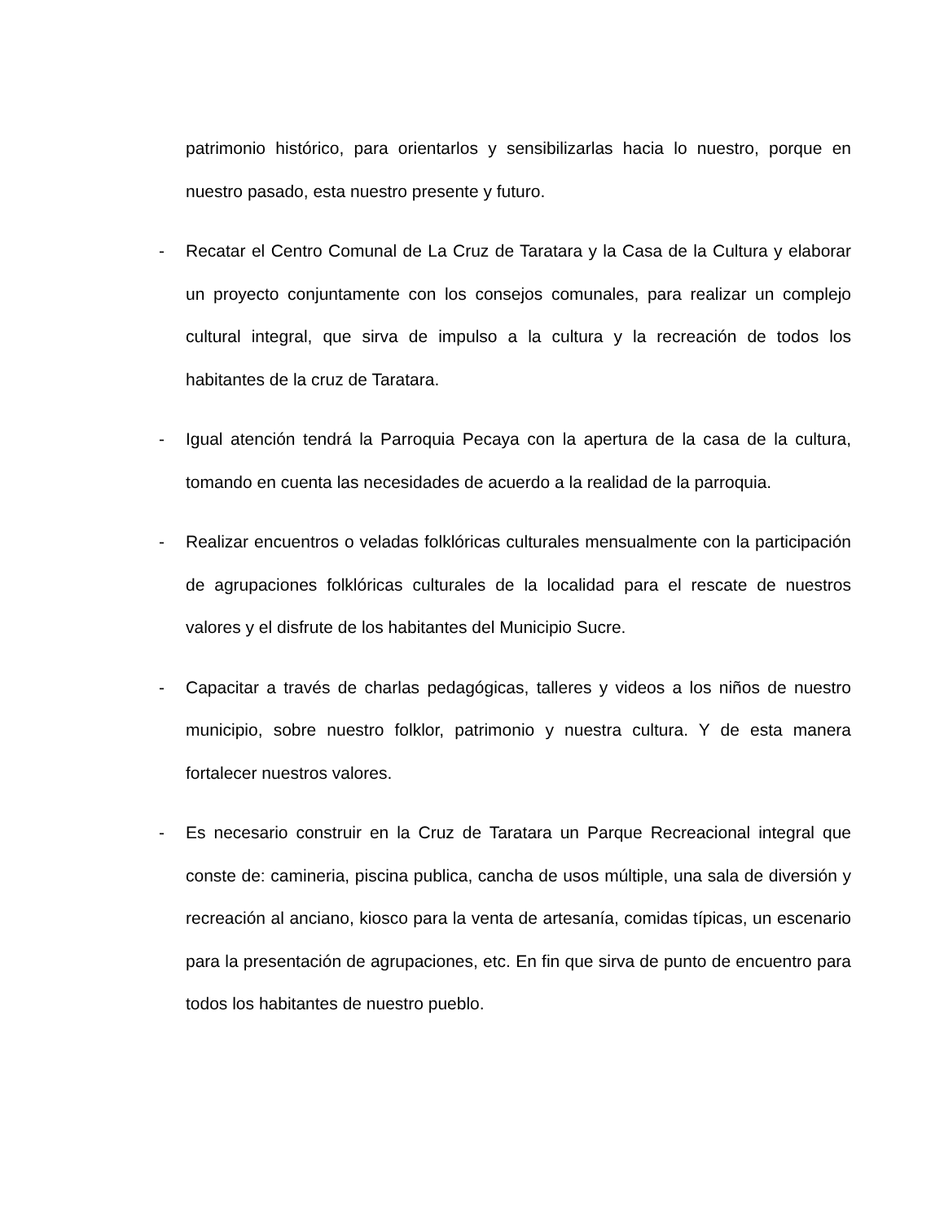patrimonio histórico, para orientarlos y sensibilizarlas hacia lo nuestro, porque en nuestro pasado, esta nuestro presente y futuro.
- Recatar el Centro Comunal de La Cruz de Taratara y la Casa de la Cultura y elaborar un proyecto conjuntamente con los consejos comunales, para realizar un complejo cultural integral, que sirva de impulso a la cultura y la recreación de todos los habitantes de la cruz de Taratara.
- Igual atención tendrá la Parroquia Pecaya con la apertura de la casa de la cultura, tomando en cuenta las necesidades de acuerdo a la realidad de la parroquia.
- Realizar encuentros o veladas folklóricas culturales mensualmente con la participación de agrupaciones folklóricas culturales de la localidad para el rescate de nuestros valores y el disfrute de los habitantes del Municipio Sucre.
- Capacitar a través de charlas pedagógicas, talleres y videos a los niños de nuestro municipio, sobre nuestro folklor, patrimonio y nuestra cultura. Y de esta manera fortalecer nuestros valores.
- Es necesario construir en la Cruz de Taratara un Parque Recreacional integral que conste de: camineria, piscina publica, cancha de usos múltiple, una sala de diversión y recreación al anciano, kiosco para la venta de artesanía, comidas típicas, un escenario para la presentación de agrupaciones, etc. En fin que sirva de punto de encuentro para todos los habitantes de nuestro pueblo.